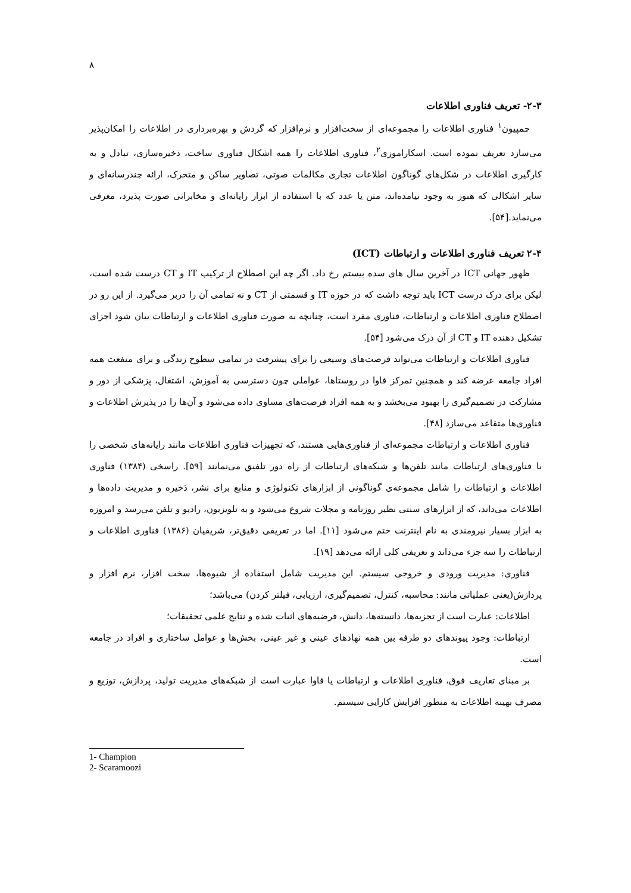۸
۲-۳- تعریف فناوری اطلاعات
چمپیون<sup>۱</sup> فناوری اطلاعات را مجموعه‌ای از سخت‌افزار و نرم‌افزار که گردش و بهره‌برداری در اطلاعات را امکان‌پذیر می‌سازد تعریف نموده است. اسکاراموزی<sup>۲</sup>، فناوری اطلاعات را همه اشکال فناوری ساخت، ذخیره‌سازی، تبادل و به کارگیری اطلاعات در شکل‌های گوناگون اطلاعات تجاری مکالمات صوتی، تصاویر ساکن و متحرک، ارائه چندرسانه‌ای و سایر اشکالی که هنوز به وجود نیامده‌اند، متن یا عدد که با استفاده از ابزار رایانه‌ای و مخابراتی صورت پذیرد، معرفی می‌نماید.[۵۴].
۲-۴ تعریف فناوری اطلاعات و ارتباطات (ICT)
ظهور جهانی ICT در آخرین سال های سده بیستم رخ داد. اگر چه این اصطلاح از ترکیب IT و CT درست شده است، لیکن برای درک درست ICT باید توجه داشت که در حوزه IT و قسمتی از CT و نه تمامی آن را دربر می‌گیرد. از این رو در اصطلاح فناوری اطلاعات و ارتباطات، فناوری مفرد است، چنانچه به صورت فناوری اطلاعات و ارتباطات بیان شود اجزای تشکیل دهنده IT و CT از آن درک می‌شود [۵۴].
فناوری اطلاعات و ارتباطات می‌تواند فرصت‌های وسیعی را برای پیشرفت در تمامی سطوح زندگی و برای منفعت همه افراد جامعه عرضه کند و همچنین تمرکز فاوا در روستاها، عواملی چون دسترسی به آموزش، اشتغال، پزشکی از دور و مشارکت در تصمیم‌گیری را بهبود می‌بخشد و به همه افراد فرصت‌های مساوی داده می‌شود و آن‌ها را در پذیرش اطلاعات و فناوری‌ها متقاعد می‌سازد [۴۸].
فناوری اطلاعات و ارتباطات مجموعه‌ای از فناوری‌هایی هستند، که تجهیزات فناوری اطلاعات مانند رایانه‌های شخصی را با فناوری‌های ارتباطات مانند تلفن‌ها و شبکه‌های ارتباطات از راه دور تلفیق می‌نمایند [۵۹]. راسخی (۱۳۸۴) فناوری اطلاعات و ارتباطات را شامل مجموعه‌ی گوناگونی از ابزارهای تکنولوژی و منابع برای نشر، ذخیره و مدیریت داده‌ها و اطلاعات می‌داند، که از ابزارهای سنتی نظیر روزنامه و مجلات شروع می‌شود و به تلویزیون، رادیو و تلفن می‌رسد و امروزه به ابزار بسیار نیرومندی به نام اینترنت ختم می‌شود [۱۱]. اما در تعریفی دقیق‌تر، شریفیان (۱۳۸۶) فناوری اطلاعات و ارتباطات را سه جزء می‌داند و تعریفی کلی ارائه می‌دهد [۱۹].
فناوری: مدیریت ورودی و خروجی سیستم. این مدیریت شامل استفاده از شیوه‌ها، سخت افزار، نرم افزار و پردازش(یعنی عملیاتی مانند: محاسبه، کنترل، تصمیم‌گیری، ارزیابی، فیلتر کردن) می‌باشد؛
اطلاعات: عبارت است از تجزیه‌ها، دانسته‌ها، دانش، فرضیه‌های اثبات شده و نتایج علمی تحقیقات؛
ارتباطات: وجود پیوندهای دو طرفه بین همه نهادهای عینی و غیر عینی، بخش‌ها و عوامل ساختاری و افراد در جامعه است.
بر مبنای تعاریف فوق، فناوری اطلاعات و ارتباطات یا فاوا عبارت است از شبکه‌های مدیریت تولید، پردازش، توزیع و مصرف بهینه اطلاعات به منظور افزایش کارایی سیستم.
1- Champion
2- Scaramoozi